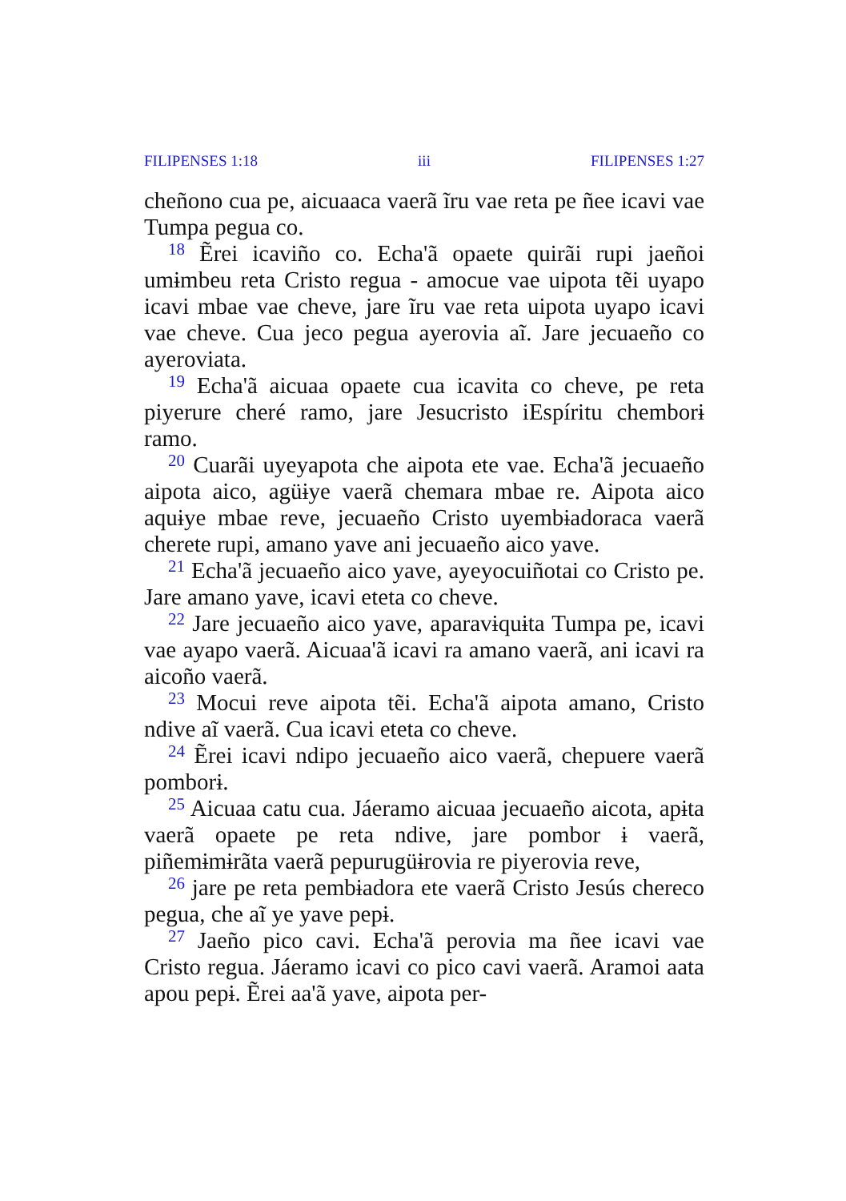FILIPENSES 1:18 iii FILIPENSES 1:27
cheñono cua pe, aicuaaca vaerã ĩru vae reta pe ñee icavi vae Tumpa pegua co.
<sup>18</sup> Ẽrei icaviño co. Echa'ã opaete quirãi rupi jaeñoi umɨmbeu reta Cristo regua - amocue vae uipota tẽi uyapo icavi mbae vae cheve, jare ĩru vae reta uipota uyapo icavi vae cheve. Cua jeco pegua ayerovia aĩ. Jare jecuaeño co ayeroviata.
<sup>19</sup> Echa'ã aicuaa opaete cua icavita co cheve, pe reta piyerure cheré ramo, jare Jesucristo iEspíritu chemborɨ ramo.
<sup>20</sup> Cuarãi uyeyapota che aipota ete vae. Echa'ã jecuaeño aipota aico, agüɨye vaerã chemara mbae re. Aipota aico aquɨye mbae reve, jecuaeño Cristo uyembɨadoraca vaerã cherete rupi, amano yave ani jecuaeño aico yave.
<sup>21</sup> Echa'ã jecuaeño aico yave, ayeyocuiñotai co Cristo pe. Jare amano yave, icavi eteta co cheve.
<sup>22</sup> Jare jecuaeño aico yave, aparavɨquɨta Tumpa pe, icavi vae ayapo vaerã. Aicuaa'ã icavi ra amano vaerã, ani icavi ra aicoño vaerã.
<sup>23</sup> Mocui reve aipota tẽi. Echa'ã aipota amano, Cristo ndive aĩ vaerã. Cua icavi eteta co cheve.
<sup>24</sup> Ẽrei icavi ndipo jecuaeño aico vaerã, chepuere vaerã pomborɨ.
<sup>25</sup> Aicuaa catu cua. Jáeramo aicuaa jecuaeño aicota, apɨta vaerã opaete pe reta ndive, jare pombor ɨ vaerã, piñemɨmɨrãta vaerã pepurugüɨrovia re piyerovia reve,
<sup>26</sup> jare pe reta pembɨadora ete vaerã Cristo Jesús chereco pegua, che aĩ ye yave pepɨ.
<sup>27</sup> Jaeño pico cavi. Echa'ã perovia ma ñee icavi vae Cristo regua. Jáeramo icavi co pico cavi vaerã. Aramoi aata apou pepɨ. Ẽrei aa'ã yave, aipota per-